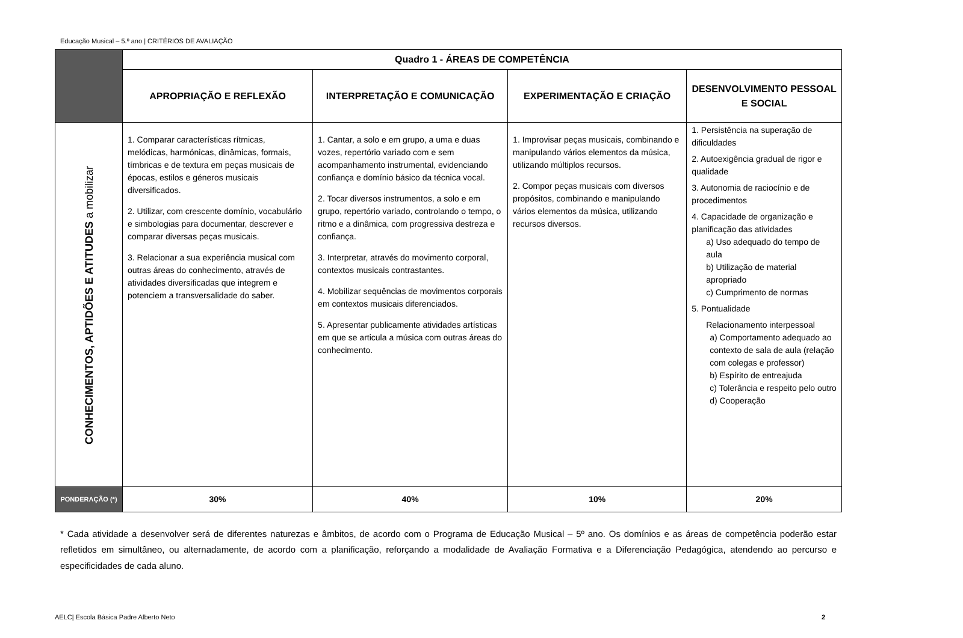Educação Musical – 5.º ano | CRITÉRIOS DE AVALIAÇÃO
| | Quadro 1 - ÁREAS DE COMPETÊNCIA | | | |
| --- | --- | --- | --- | --- |
| | APROPRIAÇÃO E REFLEXÃO | INTERPRETAÇÃO E COMUNICAÇÃO | EXPERIMENTAÇÃO E CRIAÇÃO | DESENVOLVIMENTO PESSOAL E SOCIAL |
| CONHECIMENTOS, APTIDÕES E ATITUDES a mobilizar | 1. Comparar características rítmicas, melódicas, harmónicas, dinâmicas, formais, tímbricas e de textura em peças musicais de épocas, estilos e géneros musicais diversificados. 2. Utilizar, com crescente domínio, vocabulário e simbologias para documentar, descrever e comparar diversas peças musicais. 3. Relacionar a sua experiência musical com outras áreas do conhecimento, através de atividades diversificadas que integrem e potenciem a transversalidade do saber. | 1. Cantar, a solo e em grupo, a uma e duas vozes, repertório variado com e sem acompanhamento instrumental, evidenciando confiança e domínio básico da técnica vocal. 2. Tocar diversos instrumentos, a solo e em grupo, repertório variado, controlando o tempo, o ritmo e a dinâmica, com progressiva destreza e confiança. 3. Interpretar, através do movimento corporal, contextos musicais contrastantes. 4. Mobilizar sequências de movimentos corporais em contextos musicais diferenciados. 5. Apresentar publicamente atividades artísticas em que se articula a música com outras áreas do conhecimento. | 1. Improvisar peças musicais, combinando e manipulando vários elementos da música, utilizando múltiplos recursos. 2. Compor peças musicais com diversos propósitos, combinando e manipulando vários elementos da música, utilizando recursos diversos. | 1. Persistência na superação de dificuldades 2. Autoexigência gradual de rigor e qualidade 3. Autonomia de raciocínio e de procedimentos 4. Capacidade de organização e planificação das atividades a) Uso adequado do tempo de aula b) Utilização de material apropriado c) Cumprimento de normas 5. Pontualidade Relacionamento interpessoal a) Comportamento adequado ao contexto de sala de aula (relação com colegas e professor) b) Espírito de entreajuda c) Tolerância e respeito pelo outro d) Cooperação |
| PONDERAÇÃO (*) | 30% | 40% | 10% | 20% |
* Cada atividade a desenvolver será de diferentes naturezas e âmbitos, de acordo com o Programa de Educação Musical – 5º ano. Os domínios e as áreas de competência poderão estar refletidos em simultâneo, ou alternadamente, de acordo com a planificação, reforçando a modalidade de Avaliação Formativa e a Diferenciação Pedagógica, atendendo ao percurso e especificidades de cada aluno.
AELC| Escola Básica Padre Alberto Neto 2